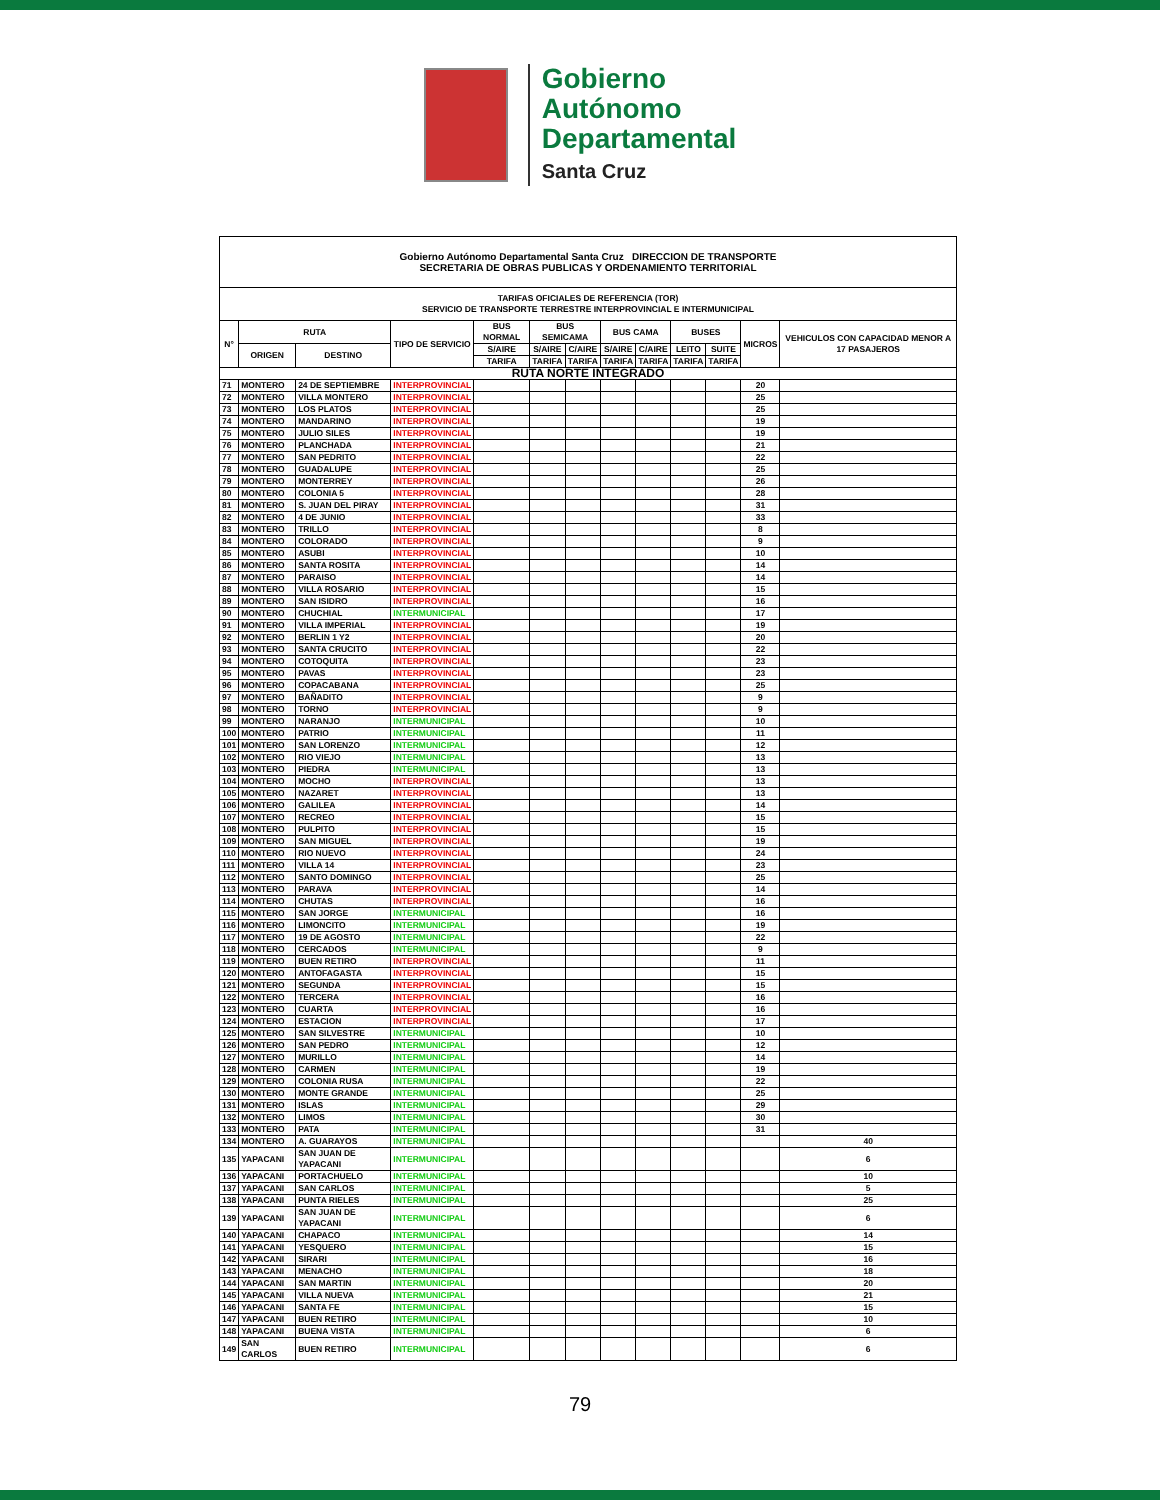Gobierno
Autónomo
Departamental
Santa Cruz
| Gobierno Autónomo Departamental Santa Cruz DIRECCION DE TRANSPORTE SECRETARIA DE OBRAS PUBLICAS Y ORDENAMIENTO TERRITORIAL | | | | | | | | | | | | | |
| TARIFAS OFICIALES DE REFERENCIA (TOR) SERVICIO DE TRANSPORTE TERRESTRE INTERPROVINCIAL E INTERMUNICIPAL | | | | | | | | | | | | | |
| N° | RUTA | | TIPO DE SERVICIO | BUS NORMAL | BUS SEMICAMA | | BUS CAMA | | BUSES | | MICROS | VEHICULOS CON CAPACIDAD MENOR A 17 PASAJEROS | |
| | ORIGEN | DESTINO | | S/AIRE | S/AIRE | C/AIRE | S/AIRE | C/AIRE | LEITO | SUITE | | | |
| | | | | TARIFA | TARIFA | TARIFA | TARIFA | TARIFA | TARIFA | TARIFA | | | |
| RUTA NORTE INTEGRADO | | | | | | | | | | | | | |
| 71 | MONTERO | 24 DE SEPTIEMBRE | INTERPROVINCIAL | | | | | | | | 20 | | |
| 72 | MONTERO | VILLA MONTERO | INTERPROVINCIAL | | | | | | | | 25 | | |
| 73 | MONTERO | LOS PLATOS | INTERPROVINCIAL | | | | | | | | 25 | | |
| 74 | MONTERO | MANDARINO | INTERPROVINCIAL | | | | | | | | 19 | | |
| 75 | MONTERO | JULIO SILES | INTERPROVINCIAL | | | | | | | | 19 | | |
| 76 | MONTERO | PLANCHADA | INTERPROVINCIAL | | | | | | | | 21 | | |
| 77 | MONTERO | SAN PEDRITO | INTERPROVINCIAL | | | | | | | | 22 | | |
| 78 | MONTERO | GUADALUPE | INTERPROVINCIAL | | | | | | | | 25 | | |
| 79 | MONTERO | MONTERREY | INTERPROVINCIAL | | | | | | | | 26 | | |
| 80 | MONTERO | COLONIA 5 | INTERPROVINCIAL | | | | | | | | 28 | | |
| 81 | MONTERO | S. JUAN DEL PIRAY | INTERPROVINCIAL | | | | | | | | 31 | | |
| 82 | MONTERO | 4 DE JUNIO | INTERPROVINCIAL | | | | | | | | 33 | | |
| 83 | MONTERO | TRILLO | INTERPROVINCIAL | | | | | | | | 8 | | |
| 84 | MONTERO | COLORADO | INTERPROVINCIAL | | | | | | | | 9 | | |
| 85 | MONTERO | ASUBI | INTERPROVINCIAL | | | | | | | | 10 | | |
| 86 | MONTERO | SANTA ROSITA | INTERPROVINCIAL | | | | | | | | 14 | | |
| 87 | MONTERO | PARAISO | INTERPROVINCIAL | | | | | | | | 14 | | |
| 88 | MONTERO | VILLA ROSARIO | INTERPROVINCIAL | | | | | | | | 15 | | |
| 89 | MONTERO | SAN ISIDRO | INTERPROVINCIAL | | | | | | | | 16 | | |
| 90 | MONTERO | CHUCHIAL | INTERMUNICIPAL | | | | | | | | 17 | | |
| 91 | MONTERO | VILLA IMPERIAL | INTERPROVINCIAL | | | | | | | | 19 | | |
| 92 | MONTERO | BERLIN 1 Y2 | INTERPROVINCIAL | | | | | | | | 20 | | |
| 93 | MONTERO | SANTA CRUCITO | INTERPROVINCIAL | | | | | | | | 22 | | |
| 94 | MONTERO | COTOQUITA | INTERPROVINCIAL | | | | | | | | 23 | | |
| 95 | MONTERO | PAVAS | INTERPROVINCIAL | | | | | | | | 23 | | |
| 96 | MONTERO | COPACABANA | INTERPROVINCIAL | | | | | | | | 25 | | |
| 97 | MONTERO | BAÑADITO | INTERPROVINCIAL | | | | | | | | 9 | | |
| 98 | MONTERO | TORNO | INTERPROVINCIAL | | | | | | | | 9 | | |
| 99 | MONTERO | NARANJO | INTERMUNICIPAL | | | | | | | | 10 | | |
| 100 | MONTERO | PATRIO | INTERMUNICIPAL | | | | | | | | 11 | | |
| 101 | MONTERO | SAN LORENZO | INTERMUNICIPAL | | | | | | | | 12 | | |
| 102 | MONTERO | RIO VIEJO | INTERMUNICIPAL | | | | | | | | 13 | | |
| 103 | MONTERO | PIEDRA | INTERMUNICIPAL | | | | | | | | 13 | | |
| 104 | MONTERO | MOCHO | INTERPROVINCIAL | | | | | | | | 13 | | |
| 105 | MONTERO | NAZARET | INTERPROVINCIAL | | | | | | | | 13 | | |
| 106 | MONTERO | GALILEA | INTERPROVINCIAL | | | | | | | | 14 | | |
| 107 | MONTERO | RECREO | INTERPROVINCIAL | | | | | | | | 15 | | |
| 108 | MONTERO | PULPITO | INTERPROVINCIAL | | | | | | | | 15 | | |
| 109 | MONTERO | SAN MIGUEL | INTERPROVINCIAL | | | | | | | | 19 | | |
| 110 | MONTERO | RIO NUEVO | INTERPROVINCIAL | | | | | | | | 24 | | |
| 111 | MONTERO | VILLA 14 | INTERPROVINCIAL | | | | | | | | 23 | | |
| 112 | MONTERO | SANTO DOMINGO | INTERPROVINCIAL | | | | | | | | 25 | | |
| 113 | MONTERO | PARAVA | INTERPROVINCIAL | | | | | | | | 14 | | |
| 114 | MONTERO | CHUTAS | INTERPROVINCIAL | | | | | | | | 16 | | |
| 115 | MONTERO | SAN JORGE | INTERMUNICIPAL | | | | | | | | 16 | | |
| 116 | MONTERO | LIMONCITO | INTERMUNICIPAL | | | | | | | | 19 | | |
| 117 | MONTERO | 19 DE AGOSTO | INTERMUNICIPAL | | | | | | | | 22 | | |
| 118 | MONTERO | CERCADOS | INTERMUNICIPAL | | | | | | | | 9 | | |
| 119 | MONTERO | BUEN RETIRO | INTERPROVINCIAL | | | | | | | | 11 | | |
| 120 | MONTERO | ANTOFAGASTA | INTERPROVINCIAL | | | | | | | | 15 | | |
| 121 | MONTERO | SEGUNDA | INTERPROVINCIAL | | | | | | | | 15 | | |
| 122 | MONTERO | TERCERA | INTERPROVINCIAL | | | | | | | | 16 | | |
| 123 | MONTERO | CUARTA | INTERPROVINCIAL | | | | | | | | 16 | | |
| 124 | MONTERO | ESTACION | INTERPROVINCIAL | | | | | | | | 17 | | |
| 125 | MONTERO | SAN SILVESTRE | INTERMUNICIPAL | | | | | | | | 10 | | |
| 126 | MONTERO | SAN PEDRO | INTERMUNICIPAL | | | | | | | | 12 | | |
| 127 | MONTERO | MURILLO | INTERMUNICIPAL | | | | | | | | 14 | | |
| 128 | MONTERO | CARMEN | INTERMUNICIPAL | | | | | | | | 19 | | |
| 129 | MONTERO | COLONIA RUSA | INTERMUNICIPAL | | | | | | | | 22 | | |
| 130 | MONTERO | MONTE GRANDE | INTERMUNICIPAL | | | | | | | | 25 | | |
| 131 | MONTERO | ISLAS | INTERMUNICIPAL | | | | | | | | 29 | | |
| 132 | MONTERO | LIMOS | INTERMUNICIPAL | | | | | | | | 30 | | |
| 133 | MONTERO | PATA | INTERMUNICIPAL | | | | | | | | 31 | | |
| 134 | MONTERO | A. GUARAYOS | INTERMUNICIPAL | | | | | | | | | 40 | |
| 135 | YAPACANI | SAN JUAN DE YAPACANI | INTERMUNICIPAL | | | | | | | | | 6 | |
| 136 | YAPACANI | PORTACHUELO | INTERMUNICIPAL | | | | | | | | | 10 | |
| 137 | YAPACANI | SAN CARLOS | INTERMUNICIPAL | | | | | | | | | 5 | |
| 138 | YAPACANI | PUNTA RIELES | INTERMUNICIPAL | | | | | | | | | 25 | |
| 139 | YAPACANI | SAN JUAN DE YAPACANI | INTERMUNICIPAL | | | | | | | | | 6 | |
| 140 | YAPACANI | CHAPACO | INTERMUNICIPAL | | | | | | | | | 14 | |
| 141 | YAPACANI | YESQUERO | INTERMUNICIPAL | | | | | | | | | 15 | |
| 142 | YAPACANI | SIRARI | INTERMUNICIPAL | | | | | | | | | 16 | |
| 143 | YAPACANI | MENACHO | INTERMUNICIPAL | | | | | | | | | 18 | |
| 144 | YAPACANI | SAN MARTIN | INTERMUNICIPAL | | | | | | | | | 20 | |
| 145 | YAPACANI | VILLA NUEVA | INTERMUNICIPAL | | | | | | | | | 21 | |
| 146 | YAPACANI | SANTA FE | INTERMUNICIPAL | | | | | | | | | 15 | |
| 147 | YAPACANI | BUEN RETIRO | INTERMUNICIPAL | | | | | | | | | 10 | |
| 148 | YAPACANI | BUENA VISTA | INTERMUNICIPAL | | | | | | | | | 6 | |
| 149 | SAN CARLOS | BUEN RETIRO | INTERMUNICIPAL | | | | | | | | | 6 | |
79